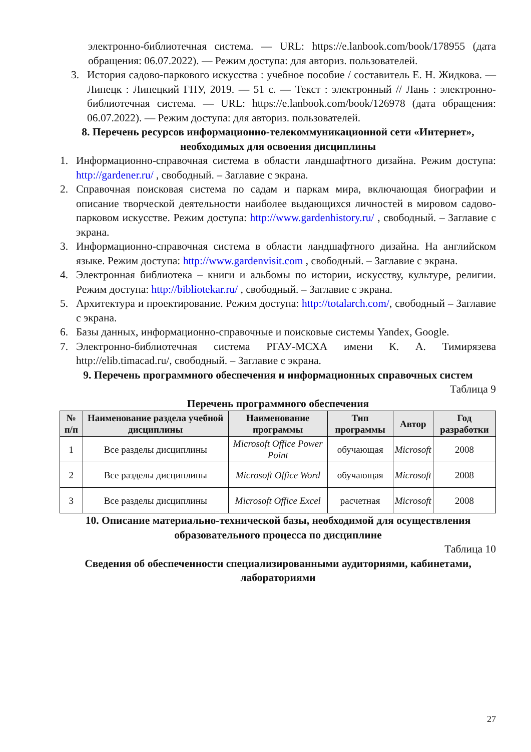электронно-библиотечная система. — URL: https://e.lanbook.com/book/178955 (дата обращения: 06.07.2022). — Режим доступа: для авториз. пользователей.
3. История садово-паркового искусства : учебное пособие / составитель Е. Н. Жидкова. — Липецк : Липецкий ГПУ, 2019. — 51 с. — Текст : электронный // Лань : электронно-библиотечная система. — URL: https://e.lanbook.com/book/126978 (дата обращения: 06.07.2022). — Режим доступа: для авториз. пользователей.
8. Перечень ресурсов информационно-телекоммуникационной сети «Интернет», необходимых для освоения дисциплины
1. Информационно-справочная система в области ландшафтного дизайна. Режим доступа: http://gardener.ru/ , свободный. – Заглавие с экрана.
2. Справочная поисковая система по садам и паркам мира, включающая биографии и описание творческой деятельности наиболее выдающихся личностей в мировом садово-парковом искусстве. Режим доступа: http://www.gardenhistory.ru/ , свободный. – Заглавие с экрана.
3. Информационно-справочная система в области ландшафтного дизайна. На английском языке. Режим доступа: http://www.gardenvisit.com , свободный. – Заглавие с экрана.
4. Электронная библиотека – книги и альбомы по истории, искусству, культуре, религии. Режим доступа: http://bibliotekar.ru/ , свободный. – Заглавие с экрана.
5. Архитектура и проектирование. Режим доступа: http://totalarch.com/, свободный – Заглавие с экрана.
6. Базы данных, информационно-справочные и поисковые системы Yandex, Google.
7. Электронно-библиотечная система РГАУ-МСХА имени К. А. Тимирязева http://elib.timacad.ru/, свободный. – Заглавие с экрана.
9. Перечень программного обеспечения и информационных справочных систем
Таблица 9
Перечень программного обеспечения
| № п/п | Наименование раздела учебной дисциплины | Наименование программы | Тип программы | Автор | Год разработки |
| --- | --- | --- | --- | --- | --- |
| 1 | Все разделы дисциплины | Microsoft Office Power Point | обучающая | Microsoft | 2008 |
| 2 | Все разделы дисциплины | Microsoft Office Word | обучающая | Microsoft | 2008 |
| 3 | Все разделы дисциплины | Microsoft Office Excel | расчетная | Microsoft | 2008 |
10. Описание материально-технической базы, необходимой для осуществления образовательного процесса по дисциплине
Таблица 10
Сведения об обеспеченности специализированными аудиториями, кабинетами, лабораториями
27